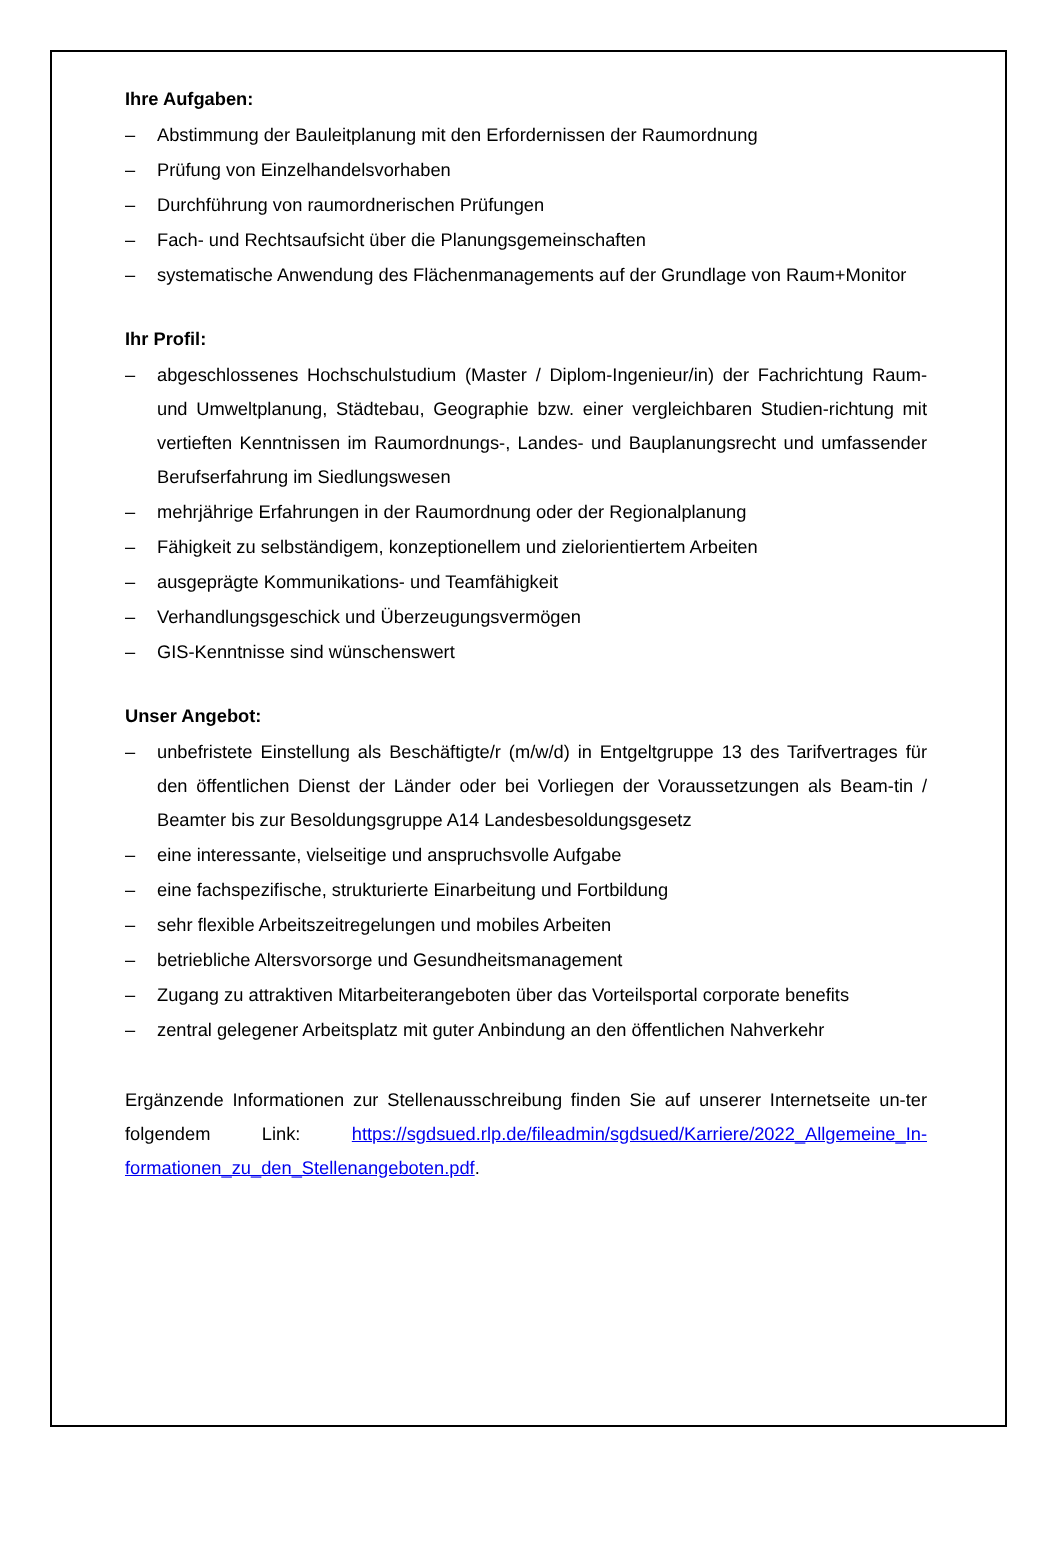Ihre Aufgaben:
– Abstimmung der Bauleitplanung mit den Erfordernissen der Raumordnung
– Prüfung von Einzelhandelsvorhaben
– Durchführung von raumordnerischen Prüfungen
– Fach- und Rechtsaufsicht über die Planungsgemeinschaften
– systematische Anwendung des Flächenmanagements auf der Grundlage von Raum+Monitor
Ihr Profil:
– abgeschlossenes Hochschulstudium (Master / Diplom-Ingenieur/in) der Fachrichtung Raum- und Umweltplanung, Städtebau, Geographie bzw. einer vergleichbaren Studien-richtung mit vertieften Kenntnissen im Raumordnungs-, Landes- und Bauplanungsrecht und umfassender Berufserfahrung im Siedlungswesen
– mehrjährige Erfahrungen in der Raumordnung oder der Regionalplanung
– Fähigkeit zu selbständigem, konzeptionellem und zielorientiertem Arbeiten
– ausgeprägte Kommunikations- und Teamfähigkeit
– Verhandlungsgeschick und Überzeugungsvermögen
– GIS-Kenntnisse sind wünschenswert
Unser Angebot:
– unbefristete Einstellung als Beschäftigte/r (m/w/d) in Entgeltgruppe 13 des Tarifvertrages für den öffentlichen Dienst der Länder oder bei Vorliegen der Voraussetzungen als Beam-tin / Beamter bis zur Besoldungsgruppe A14 Landesbesoldungsgesetz
– eine interessante, vielseitige und anspruchsvolle Aufgabe
– eine fachspezifische, strukturierte Einarbeitung und Fortbildung
– sehr flexible Arbeitszeitregelungen und mobiles Arbeiten
– betriebliche Altersvorsorge und Gesundheitsmanagement
– Zugang zu attraktiven Mitarbeiterangeboten über das Vorteilsportal corporate benefits
– zentral gelegener Arbeitsplatz mit guter Anbindung an den öffentlichen Nahverkehr
Ergänzende Informationen zur Stellenausschreibung finden Sie auf unserer Internetseite un-ter folgendem Link: https://sgdsued.rlp.de/fileadmin/sgdsued/Karriere/2022_Allgemeine_In-formationen_zu_den_Stellenangeboten.pdf.